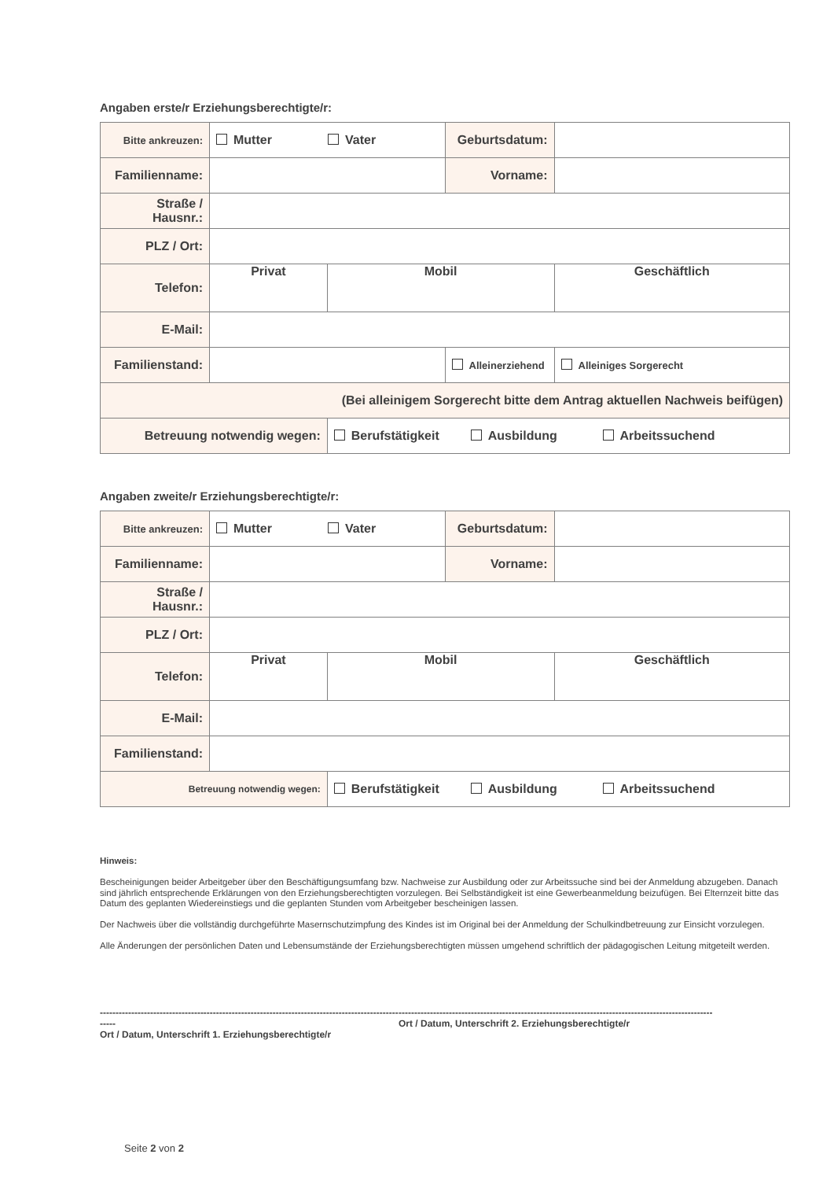Angaben erste/r Erziehungsberechtigte/r:
| Bitte ankreuzen: | Mutter Vater | | Geburtsdatum: | |
| Familienname: | | | Vorname: | |
| Straße / Hausnr.: | | | | |
| PLZ / Ort: | | | | |
| Telefon: | Privat | Mobil | | Geschäftlich |
| E-Mail: | | | | |
| Familienstand: | | | Alleinerziehend | Alleiniges Sorgerecht |
| (Bei alleinigem Sorgerecht bitte dem Antrag aktuellen Nachweis beifügen) | | | | |
| Betreuung notwendig wegen: | | Berufstätigkeit Ausbildung Arbeitssuchend | | |
Angaben zweite/r Erziehungsberechtigte/r:
| Bitte ankreuzen: | Mutter Vater | | Geburtsdatum: | |
| Familienname: | | | Vorname: | |
| Straße / Hausnr.: | | | | |
| PLZ / Ort: | | | | |
| Telefon: | Privat | Mobil | | Geschäftlich |
| E-Mail: | | | | |
| Familienstand: | | | | |
| Betreuung notwendig wegen: | | Berufstätigkeit Ausbildung Arbeitssuchend | | |
Hinweis:
Bescheinigungen beider Arbeitgeber über den Beschäftigungsumfang bzw. Nachweise zur Ausbildung oder zur Arbeitssuche sind bei der Anmeldung abzugeben. Danach sind jährlich entsprechende Erklärungen von den Erziehungsberechtigten vorzulegen. Bei Selbständigkeit ist eine Gewerbeanmeldung beizufügen. Bei Elternzeit bitte das Datum des geplanten Wiedereinstiegs und die geplanten Stunden vom Arbeitgeber bescheinigen lassen.
Der Nachweis über die vollständig durchgeführte Masernschutzimpfung des Kindes ist im Original bei der Anmeldung der Schulkindbetreuung zur Einsicht vorzulegen.
Alle Änderungen der persönlichen Daten und Lebensumstände der Erziehungsberechtigten müssen umgehend schriftlich der pädagogischen Leitung mitgeteilt werden.
----------------------------------------------------------------------------------------------------
Ort / Datum, Unterschrift 1. Erziehungsberechtigte/r
----------------------------------------------------------------------------------------------------
Ort / Datum, Unterschrift 2. Erziehungsberechtigte/r
Seite 2 von 2